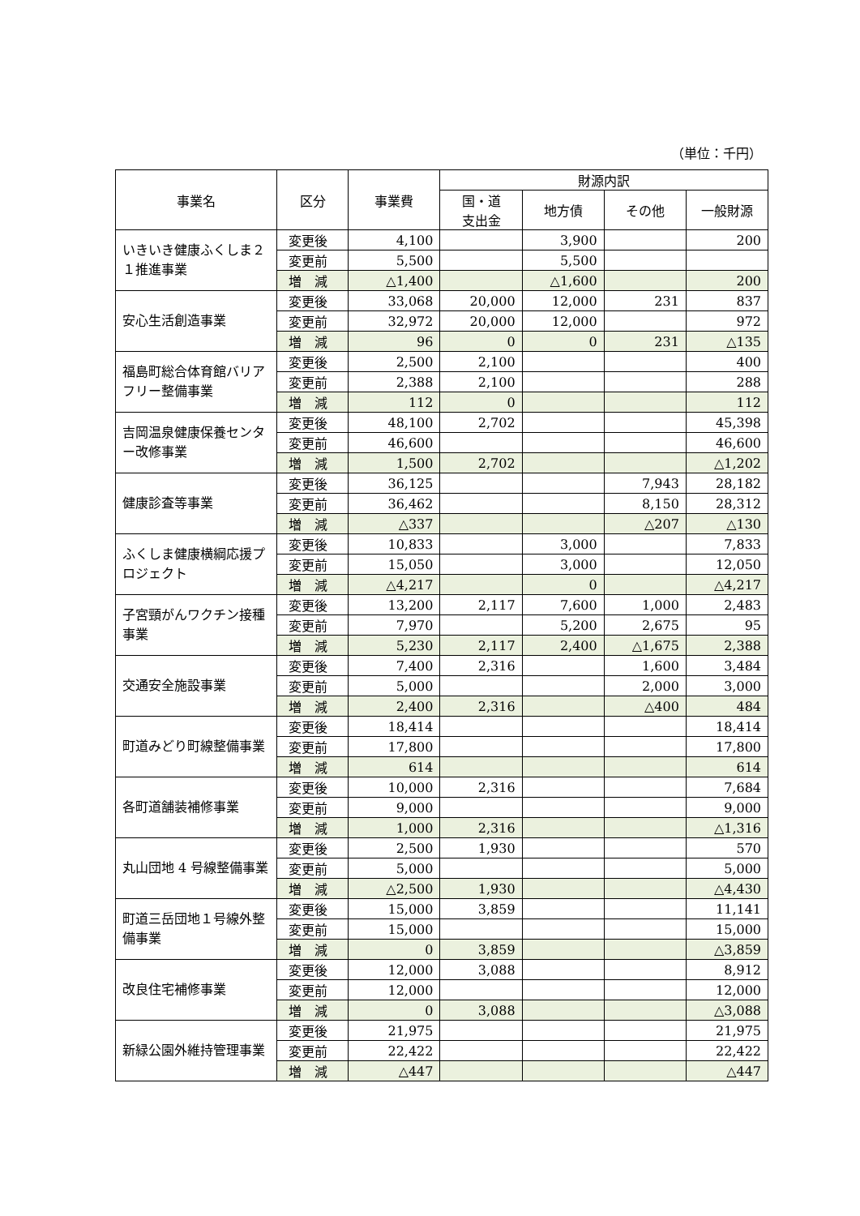（単位：千円）
| 事業名 | 区分 | 事業費 | 財源内訳 | | | |
| --- | --- | --- | --- | --- | --- | --- |
| | | | 国・道 支出金 | 地方債 | その他 | 一般財源 |
| いきいき健康ふくしま２１推進事業 | 変更後 | 4,100 | | 3,900 | | 200 |
| | 変更前 | 5,500 | | 5,500 | | |
| | 増 減 | △1,400 | | △1,600 | | 200 |
| 安心生活創造事業 | 変更後 | 33,068 | 20,000 | 12,000 | 231 | 837 |
| | 変更前 | 32,972 | 20,000 | 12,000 | | 972 |
| | 増 減 | 96 | 0 | 0 | 231 | △135 |
| 福島町総合体育館バリアフリー整備事業 | 変更後 | 2,500 | 2,100 | | | 400 |
| | 変更前 | 2,388 | 2,100 | | | 288 |
| | 増 減 | 112 | 0 | | | 112 |
| 吉岡温泉健康保養センター改修事業 | 変更後 | 48,100 | 2,702 | | | 45,398 |
| | 変更前 | 46,600 | | | | 46,600 |
| | 増 減 | 1,500 | 2,702 | | | △1,202 |
| 健康診査等事業 | 変更後 | 36,125 | | | 7,943 | 28,182 |
| | 変更前 | 36,462 | | | 8,150 | 28,312 |
| | 増 減 | △337 | | | △207 | △130 |
| ふくしま健康横綱応援プロジェクト | 変更後 | 10,833 | | 3,000 | | 7,833 |
| | 変更前 | 15,050 | | 3,000 | | 12,050 |
| | 増 減 | △4,217 | | 0 | | △4,217 |
| 子宮頸がんワクチン接種事業 | 変更後 | 13,200 | 2,117 | 7,600 | 1,000 | 2,483 |
| | 変更前 | 7,970 | | 5,200 | 2,675 | 95 |
| | 増 減 | 5,230 | 2,117 | 2,400 | △1,675 | 2,388 |
| 交通安全施設事業 | 変更後 | 7,400 | 2,316 | | 1,600 | 3,484 |
| | 変更前 | 5,000 | | | 2,000 | 3,000 |
| | 増 減 | 2,400 | 2,316 | | △400 | 484 |
| 町道みどり町線整備事業 | 変更後 | 18,414 | | | | 18,414 |
| | 変更前 | 17,800 | | | | 17,800 |
| | 増 減 | 614 | | | | 614 |
| 各町道舗装補修事業 | 変更後 | 10,000 | 2,316 | | | 7,684 |
| | 変更前 | 9,000 | | | | 9,000 |
| | 増 減 | 1,000 | 2,316 | | | △1,316 |
| 丸山団地 4 号線整備事業 | 変更後 | 2,500 | 1,930 | | | 570 |
| | 変更前 | 5,000 | | | | 5,000 |
| | 増 減 | △2,500 | 1,930 | | | △4,430 |
| 町道三岳団地１号線外整備事業 | 変更後 | 15,000 | 3,859 | | | 11,141 |
| | 変更前 | 15,000 | | | | 15,000 |
| | 増 減 | 0 | 3,859 | | | △3,859 |
| 改良住宅補修事業 | 変更後 | 12,000 | 3,088 | | | 8,912 |
| | 変更前 | 12,000 | | | | 12,000 |
| | 増 減 | 0 | 3,088 | | | △3,088 |
| 新緑公園外維持管理事業 | 変更後 | 21,975 | | | | 21,975 |
| | 変更前 | 22,422 | | | | 22,422 |
| | 増 減 | △447 | | | | △447 |